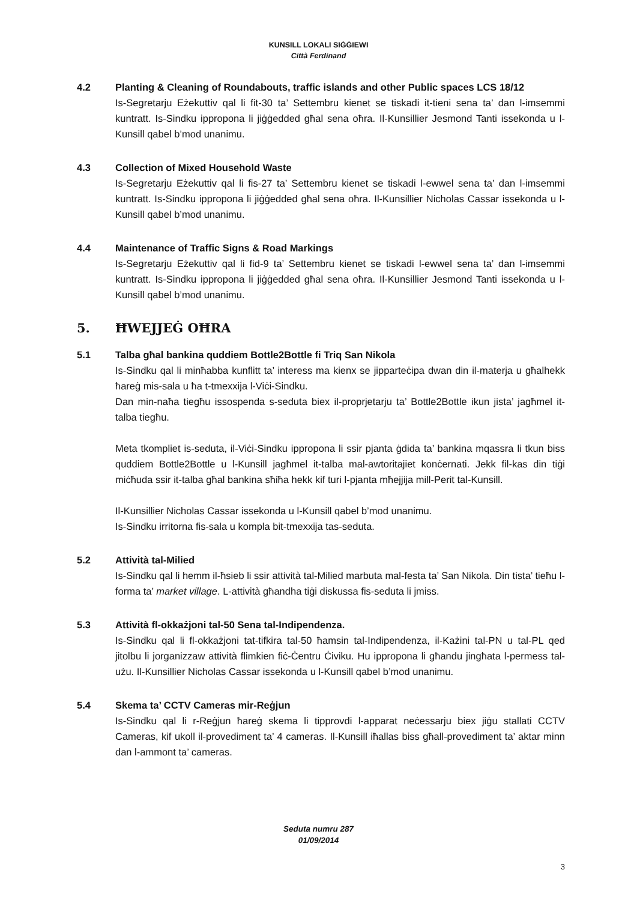KUNSILL LOKALI SIĠĠIEWI
Città Ferdinand
4.2 Planting & Cleaning of Roundabouts, traffic islands and other Public spaces LCS 18/12
Is-Segretarju Eżekuttiv qal li fit-30 ta’ Settembru kienet se tiskadi it-tieni sena ta’ dan l-imsemmi kuntratt. Is-Sindku ippropona li jiġġedded għal sena oħra. Il-Kunsillier Jesmond Tanti issekonda u l-Kunsill qabel b’mod unanimu.
4.3 Collection of Mixed Household Waste
Is-Segretarju Eżekuttiv qal li fis-27 ta’ Settembru kienet se tiskadi l-ewwel sena ta’ dan l-imsemmi kuntratt. Is-Sindku ippropona li jiġġedded għal sena oħra. Il-Kunsillier Nicholas Cassar issekonda u l-Kunsill qabel b’mod unanimu.
4.4 Maintenance of Traffic Signs & Road Markings
Is-Segretarju Eżekuttiv qal li fid-9 ta’ Settembru kienet se tiskadi l-ewwel sena ta’ dan l-imsemmi kuntratt. Is-Sindku ippropona li jiġġedded għal sena oħra. Il-Kunsillier Jesmond Tanti issekonda u l-Kunsill qabel b’mod unanimu.
5. ĦWEJJEĠ OĦRA
5.1 Talba għal bankina quddiem Bottle2Bottle fi Triq San Nikola
Is-Sindku qal li minħabba kunflitt ta’ interess ma kienx se jipparteċipa dwan din il-materja u għalhekk ħareġ mis-sala u ħa t-tmexxija l-Viċi-Sindku.
Dan min-naħa tiegħu issospenda s-seduta biex il-proprjetarju ta’ Bottle2Bottle ikun jista’ jagħmel it-talba tiegħu.
Meta tkompliet is-seduta, il-Viċi-Sindku ippropona li ssir pjanta ġdida ta’ bankina mqassra li tkun biss quddiem Bottle2Bottle u l-Kunsill jagħmel it-talba mal-awtoritajiet konċernati. Jekk fil-kas din tiġi miċħuda ssir it-talba għal bankina sħiħa hekk kif turi l-pjanta mħejjija mill-Perit tal-Kunsill.
Il-Kunsillier Nicholas Cassar issekonda u l-Kunsill qabel b’mod unanimu.
Is-Sindku irritorna fis-sala u kompla bit-tmexxija tas-seduta.
5.2 Attività tal-Milied
Is-Sindku qal li hemm il-ħsieb li ssir attività tal-Milied marbuta mal-festa ta’ San Nikola. Din tista’ tieħu l-forma ta’ market village. L-attività għandha tiġi diskussa fis-seduta li jmiss.
5.3 Attività fl-okkażjoni tal-50 Sena tal-Indipendenza.
Is-Sindku qal li fl-okkażjoni tat-tifkira tal-50 ħamsin tal-Indipendenza, il-Każini tal-PN u tal-PL qed jitolbu li jorganizzaw attività flimkien fiċ-Ċentru Ċiviku. Hu ippropona li għandu jingħata l-permess tal-użu. Il-Kunsillier Nicholas Cassar issekonda u l-Kunsill qabel b’mod unanimu.
5.4 Skema ta’ CCTV Cameras mir-Reġjun
Is-Sindku qal li r-Reġjun ħareġ skema li tipprovdi l-apparat neċessarju biex jiġu stallati CCTV Cameras, kif ukoll il-provediment ta’ 4 cameras. Il-Kunsill iħallas biss għall-provediment ta’ aktar minn dan l-ammont ta’ cameras.
Seduta numru 287
01/09/2014
3